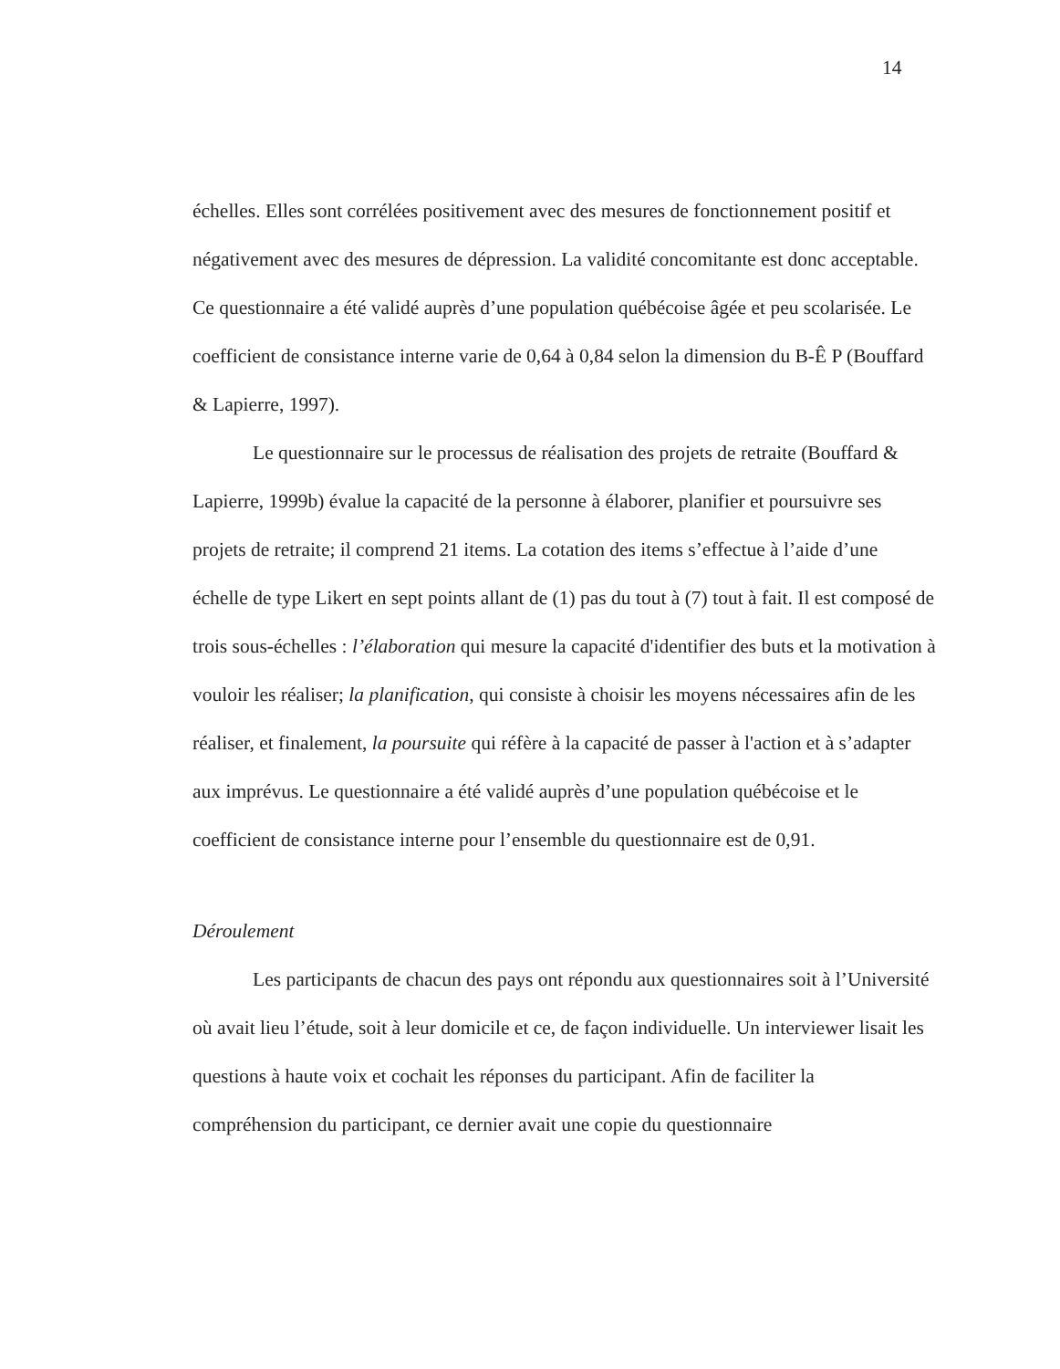14
échelles. Elles sont corrélées positivement avec des mesures de fonctionnement positif et négativement avec des mesures de dépression. La validité concomitante est donc acceptable. Ce questionnaire a été validé auprès d’une population québécoise âgée et peu scolarisée. Le coefficient de consistance interne varie de 0,64 à 0,84 selon la dimension du B-Ê P (Bouffard & Lapierre, 1997).
Le questionnaire sur le processus de réalisation des projets de retraite (Bouffard & Lapierre, 1999b) évalue la capacité de la personne à élaborer, planifier et poursuivre ses projets de retraite; il comprend 21 items. La cotation des items s’effectue à l’aide d’une échelle de type Likert en sept points allant de (1) pas du tout à (7) tout à fait. Il est composé de trois sous-échelles : l’élaboration qui mesure la capacité d'identifier des buts et la motivation à vouloir les réaliser; la planification, qui consiste à choisir les moyens nécessaires afin de les réaliser, et finalement, la poursuite qui réfère à la capacité de passer à l'action et à s’adapter aux imprévus. Le questionnaire a été validé auprès d’une population québécoise et le coefficient de consistance interne pour l’ensemble du questionnaire est de 0,91.
Déroulement
Les participants de chacun des pays ont répondu aux questionnaires soit à l’Université où avait lieu l’étude, soit à leur domicile et ce, de façon individuelle. Un interviewer lisait les questions à haute voix et cochait les réponses du participant. Afin de faciliter la compréhension du participant, ce dernier avait une copie du questionnaire